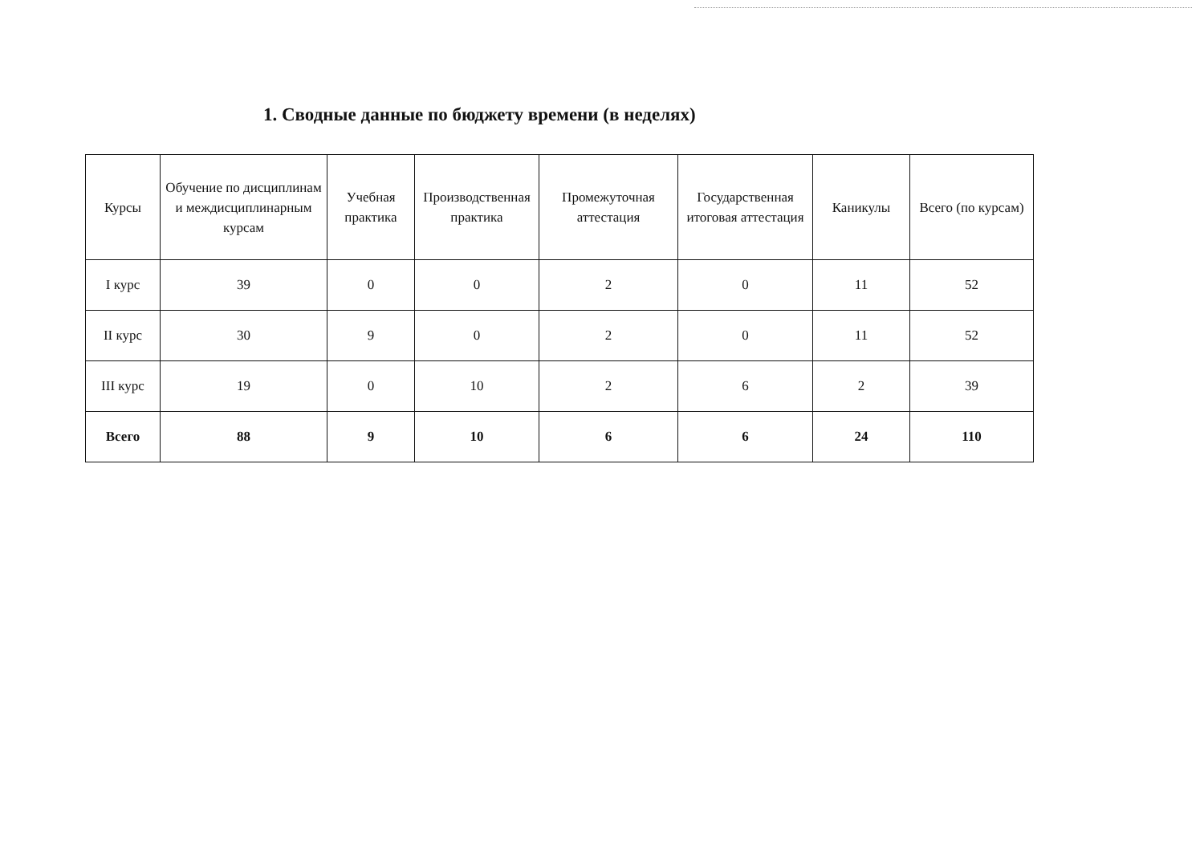1. Сводные данные по бюджету времени (в неделях)
| Курсы | Обучение по дисциплинам и междисциплинарным курсам | Учебная практика | Производственная практика | Промежуточная аттестация | Государственная итоговая аттестация | Каникулы | Всего (по курсам) |
| --- | --- | --- | --- | --- | --- | --- | --- |
| I курс | 39 | 0 | 0 | 2 | 0 | 11 | 52 |
| II курс | 30 | 9 | 0 | 2 | 0 | 11 | 52 |
| III курс | 19 | 0 | 10 | 2 | 6 | 2 | 39 |
| Всего | 88 | 9 | 10 | 6 | 6 | 24 | 110 |